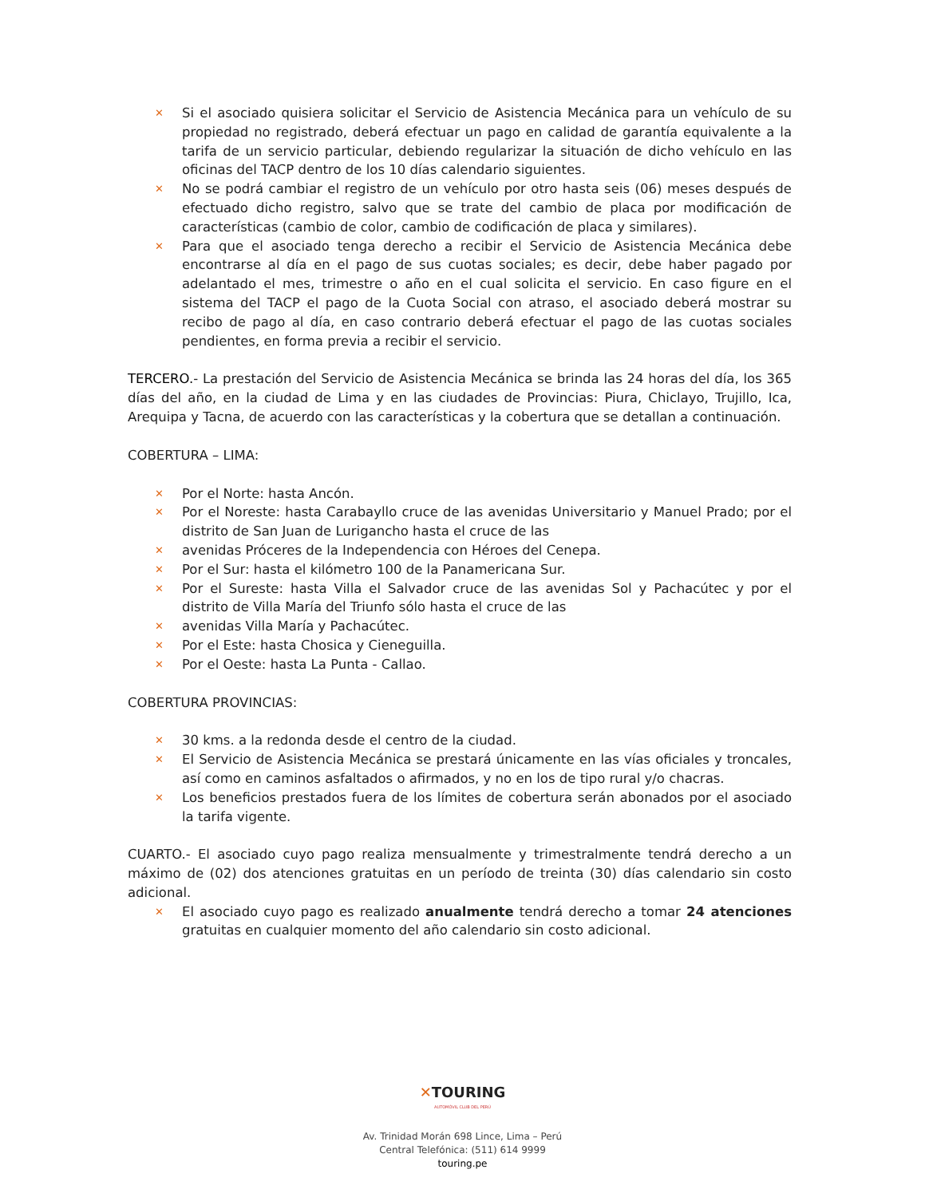✕ Si el asociado quisiera solicitar el Servicio de Asistencia Mecánica para un vehículo de su propiedad no registrado, deberá efectuar un pago en calidad de garantía equivalente a la tarifa de un servicio particular, debiendo regularizar la situación de dicho vehículo en las oficinas del TACP dentro de los 10 días calendario siguientes.
✕ No se podrá cambiar el registro de un vehículo por otro hasta seis (06) meses después de efectuado dicho registro, salvo que se trate del cambio de placa por modificación de características (cambio de color, cambio de codificación de placa y similares).
✕ Para que el asociado tenga derecho a recibir el Servicio de Asistencia Mecánica debe encontrarse al día en el pago de sus cuotas sociales; es decir, debe haber pagado por adelantado el mes, trimestre o año en el cual solicita el servicio. En caso figure en el sistema del TACP el pago de la Cuota Social con atraso, el asociado deberá mostrar su recibo de pago al día, en caso contrario deberá efectuar el pago de las cuotas sociales pendientes, en forma previa a recibir el servicio.
TERCERO.- La prestación del Servicio de Asistencia Mecánica se brinda las 24 horas del día, los 365 días del año, en la ciudad de Lima y en las ciudades de Provincias: Piura, Chiclayo, Trujillo, Ica, Arequipa y Tacna, de acuerdo con las características y la cobertura que se detallan a continuación.
COBERTURA – LIMA:
✕ Por el Norte: hasta Ancón.
✕ Por el Noreste: hasta Carabayllo cruce de las avenidas Universitario y Manuel Prado; por el distrito de San Juan de Lurigancho hasta el cruce de las
✕ avenidas Próceres de la Independencia con Héroes del Cenepa.
✕ Por el Sur: hasta el kilómetro 100 de la Panamericana Sur.
✕ Por el Sureste: hasta Villa el Salvador cruce de las avenidas Sol y Pachacútec y por el distrito de Villa María del Triunfo sólo hasta el cruce de las
✕ avenidas Villa María y Pachacútec.
✕ Por el Este: hasta Chosica y Cieneguilla.
✕ Por el Oeste: hasta La Punta - Callao.
COBERTURA PROVINCIAS:
✕ 30 kms. a la redonda desde el centro de la ciudad.
✕ El Servicio de Asistencia Mecánica se prestará únicamente en las vías oficiales y troncales, así como en caminos asfaltados o afirmados, y no en los de tipo rural y/o chacras.
✕ Los beneficios prestados fuera de los límites de cobertura serán abonados por el asociado la tarifa vigente.
CUARTO.- El asociado cuyo pago realiza mensualmente y trimestralmente tendrá derecho a un máximo de (02) dos atenciones gratuitas en un período de treinta (30) días calendario sin costo adicional.
✕ El asociado cuyo pago es realizado anualmente tendrá derecho a tomar 24 atenciones gratuitas en cualquier momento del año calendario sin costo adicional.
✕TOURING
AUTOMÓVIL CLUB DEL PERÚ
Av. Trinidad Morán 698 Lince, Lima – Perú
Central Telefónica: (511) 614 9999
touring.pe